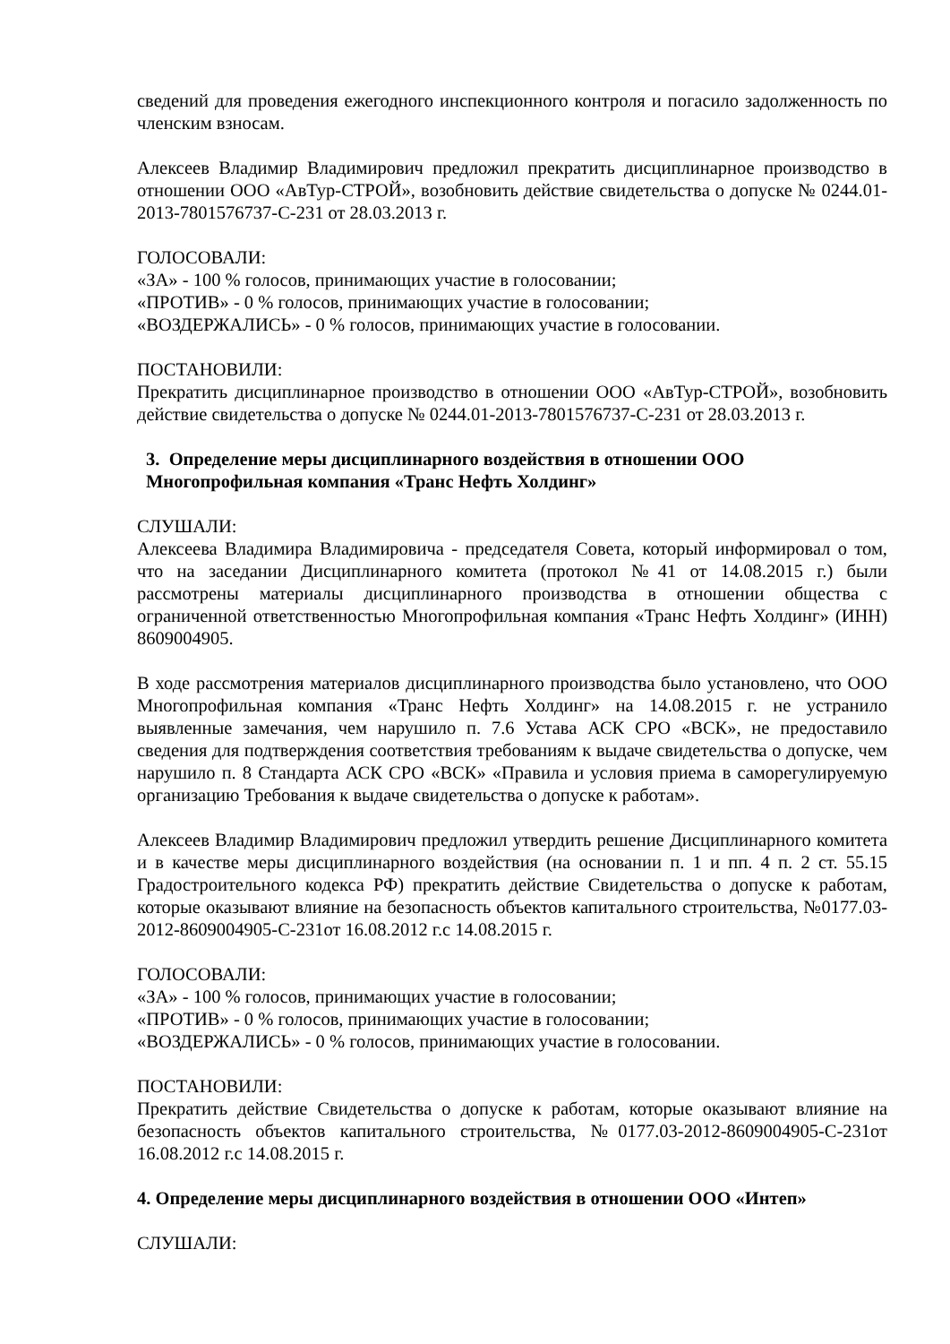сведений для проведения ежегодного инспекционного контроля и погасило задолженность по членским взносам.
Алексеев Владимир Владимирович предложил прекратить дисциплинарное производство в отношении ООО «АвТур-СТРОЙ», возобновить действие свидетельства о допуске № 0244.01-2013-7801576737-С-231 от 28.03.2013 г.
ГОЛОСОВАЛИ:
«ЗА» - 100 % голосов, принимающих участие в голосовании;
«ПРОТИВ» - 0 % голосов, принимающих участие в голосовании;
«ВОЗДЕРЖАЛИСЬ» - 0 % голосов, принимающих участие в голосовании.
ПОСТАНОВИЛИ:
Прекратить дисциплинарное производство в отношении ООО «АвТур-СТРОЙ», возобновить действие свидетельства о допуске № 0244.01-2013-7801576737-С-231 от 28.03.2013 г.
3. Определение меры дисциплинарного воздействия в отношении ООО
Многопрофильная компания «Транс Нефть Холдинг»
СЛУШАЛИ:
Алексеева Владимира Владимировича - председателя Совета, который информировал о том, что на заседании Дисциплинарного комитета (протокол №41 от 14.08.2015 г.) были рассмотрены материалы дисциплинарного производства в отношении общества с ограниченной ответственностью Многопрофильная компания «Транс Нефть Холдинг» (ИНН) 8609004905.
В ходе рассмотрения материалов дисциплинарного производства было установлено, что ООО Многопрофильная компания «Транс Нефть Холдинг» на 14.08.2015 г. не устранило выявленные замечания, чем нарушило п. 7.6 Устава АСК СРО «ВСК», не предоставило сведения для подтверждения соответствия требованиям к выдаче свидетельства о допуске, чем нарушило п. 8 Стандарта АСК СРО «ВСК» «Правила и условия приема в саморегулируемую организацию Требования к выдаче свидетельства о допуске к работам».
Алексеев Владимир Владимирович предложил утвердить решение Дисциплинарного комитета и в качестве меры дисциплинарного воздействия (на основании п. 1 и пп. 4 п. 2 ст. 55.15 Градостроительного кодекса РФ) прекратить действие Свидетельства о допуске к работам, которые оказывают влияние на безопасность объектов капитального строительства, №0177.03-2012-8609004905-С-231от 16.08.2012 г.с 14.08.2015 г.
ГОЛОСОВАЛИ:
«ЗА» - 100 % голосов, принимающих участие в голосовании;
«ПРОТИВ» - 0 % голосов, принимающих участие в голосовании;
«ВОЗДЕРЖАЛИСЬ» - 0 % голосов, принимающих участие в голосовании.
ПОСТАНОВИЛИ:
Прекратить действие Свидетельства о допуске к работам, которые оказывают влияние на безопасность объектов капитального строительства, №0177.03-2012-8609004905-С-231от 16.08.2012 г.с 14.08.2015 г.
4. Определение меры дисциплинарного воздействия в отношении ООО «Интеп»
СЛУШАЛИ: